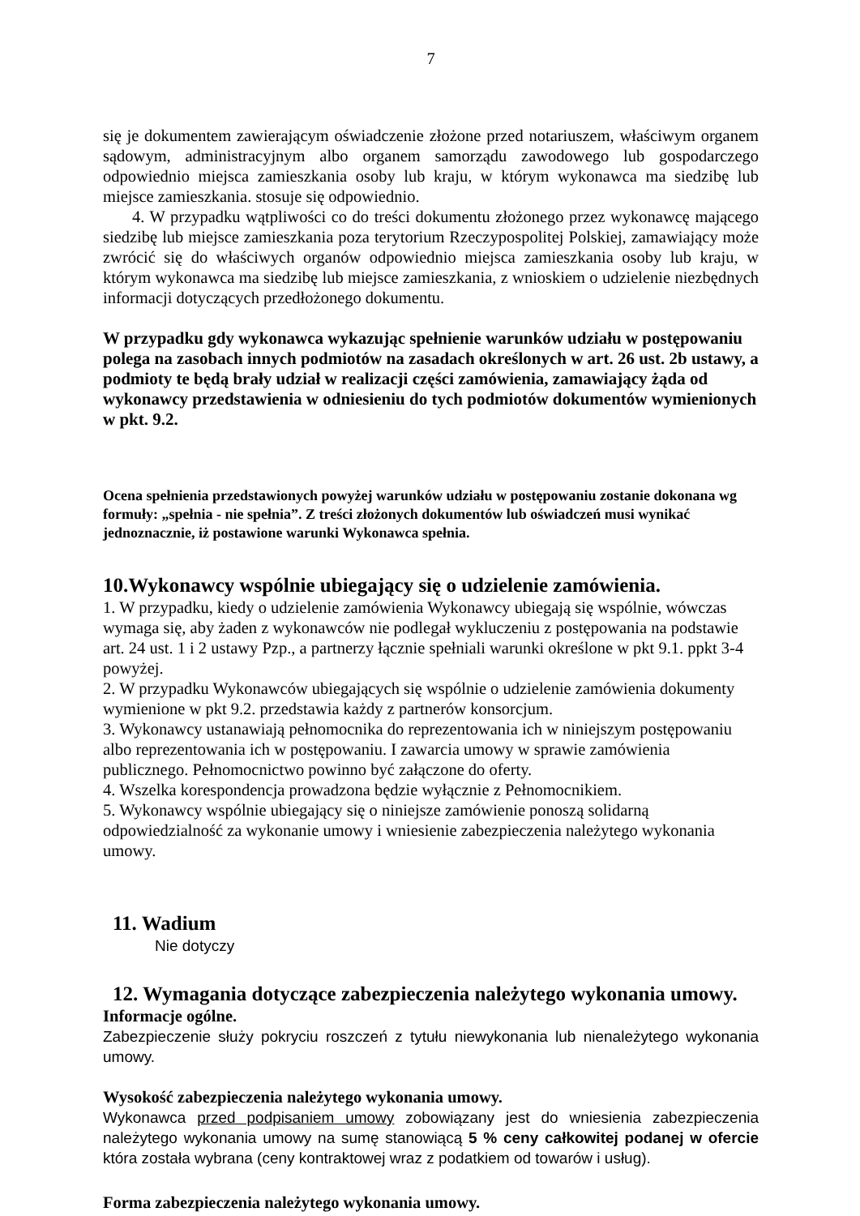7
się je dokumentem zawierającym oświadczenie złożone przed notariuszem, właściwym organem sądowym, administracyjnym albo organem samorządu zawodowego lub gospodarczego odpowiednio miejsca zamieszkania osoby lub kraju, w którym wykonawca ma siedzibę lub miejsce zamieszkania. stosuje się odpowiednio.
4. W przypadku wątpliwości co do treści dokumentu złożonego przez wykonawcę mającego siedzibę lub miejsce zamieszkania poza terytorium Rzeczypospolitej Polskiej, zamawiający może zwrócić się do właściwych organów odpowiednio miejsca zamieszkania osoby lub kraju, w którym wykonawca ma siedzibę lub miejsce zamieszkania, z wnioskiem o udzielenie niezbędnych informacji dotyczących przedłożonego dokumentu.
W przypadku gdy wykonawca wykazując spełnienie warunków udziału w postępowaniu polega na zasobach innych podmiotów na zasadach określonych w art. 26 ust. 2b ustawy, a podmioty te będą brały udział w realizacji części zamówienia, zamawiający żąda od wykonawcy przedstawienia w odniesieniu do tych podmiotów dokumentów wymienionych w pkt. 9.2.
Ocena spełnienia przedstawionych powyżej warunków udziału w postępowaniu zostanie dokonana wg formuły: „spełnia - nie spełnia”. Z treści złożonych dokumentów lub oświadczeń musi wynikać jednoznacznie, iż postawione warunki Wykonawca spełnia.
10.Wykonawcy wspólnie ubiegający się o udzielenie zamówienia.
1. W przypadku, kiedy o udzielenie zamówienia Wykonawcy ubiegają się wspólnie, wówczas wymaga się, aby żaden z wykonawców nie podlegał wykluczeniu z postępowania na podstawie art. 24 ust. 1 i 2 ustawy Pzp., a partnerzy łącznie spełniali warunki określone w pkt 9.1. ppkt 3-4 powyżej.
2. W przypadku Wykonawców ubiegających się wspólnie o udzielenie zamówienia dokumenty wymienione w pkt 9.2. przedstawia każdy z partnerów konsorcjum.
3. Wykonawcy ustanawiają pełnomocnika do reprezentowania ich w niniejszym postępowaniu albo reprezentowania ich w postępowaniu. I zawarcia umowy w sprawie zamówienia publicznego. Pełnomocnictwo powinno być załączone do oferty.
4. Wszelka korespondencja prowadzona będzie wyłącznie z Pełnomocnikiem.
5. Wykonawcy wspólnie ubiegający się o niniejsze zamówienie ponoszą solidarną odpowiedzialność za wykonanie umowy i wniesienie zabezpieczenia należytego wykonania umowy.
11. Wadium
Nie dotyczy
12. Wymagania dotyczące zabezpieczenia należytego wykonania umowy.
Informacje ogólne.
Zabezpieczenie służy pokryciu roszczeń z tytułu niewykonania lub nienależytego wykonania umowy.
Wysokość zabezpieczenia należytego wykonania umowy.
Wykonawca przed podpisaniem umowy zobowiązany jest do wniesienia zabezpieczenia należytego wykonania umowy na sumę stanowiącą 5 % ceny całkowitej podanej w ofercie która została wybrana (ceny kontraktowej wraz z podatkiem od towarów i usług).
Forma zabezpieczenia należytego wykonania umowy.